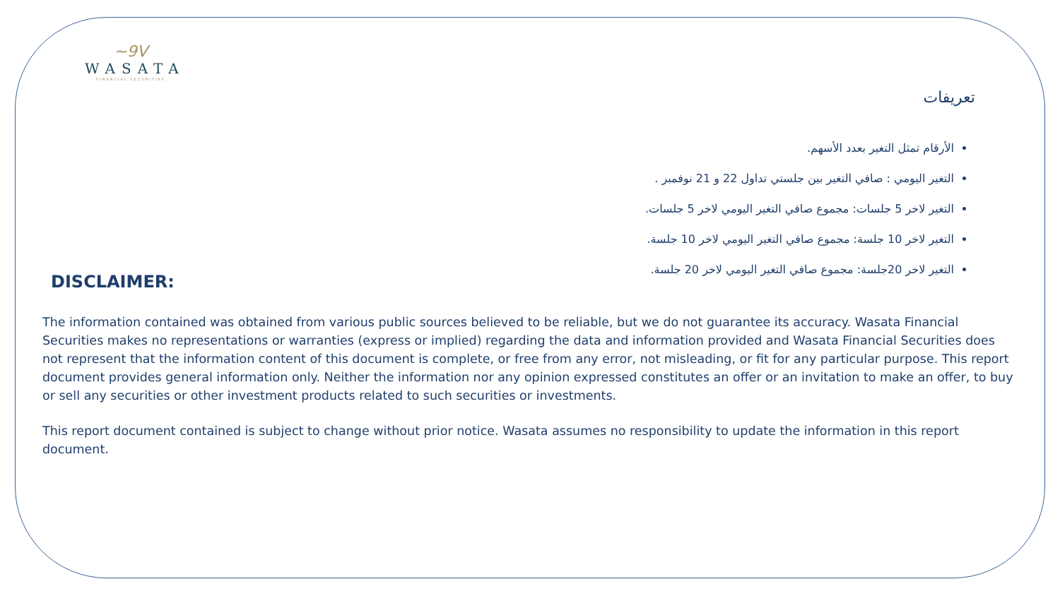~9V
WASATA
FINANCIAL SECURITIES
تعريفات
الأرقام تمثل التغير بعدد الأسهم.
التغير اليومي : صافي التغير بين جلستي تداول 22 و 21 نوفمبر .
التغير لاخر 5 جلسات: مجموع صافي التغير اليومي لاخر 5 جلسات.
التغير لاخر 10 جلسة: مجموع صافي التغير اليومي لاخر 10 جلسة.
التغير لاخر 20جلسة: مجموع صافي التغير اليومي لاخر 20 جلسة.
DISCLAIMER:
The information contained was obtained from various public sources believed to be reliable, but we do not guarantee its accuracy. Wasata Financial Securities makes no representations or warranties (express or implied) regarding the data and information provided and Wasata Financial Securities does not represent that the information content of this document is complete, or free from any error, not misleading, or fit for any particular purpose. This report document provides general information only. Neither the information nor any opinion expressed constitutes an offer or an invitation to make an offer, to buy or sell any securities or other investment products related to such securities or investments.
This report document contained is subject to change without prior notice. Wasata assumes no responsibility to update the information in this report document.